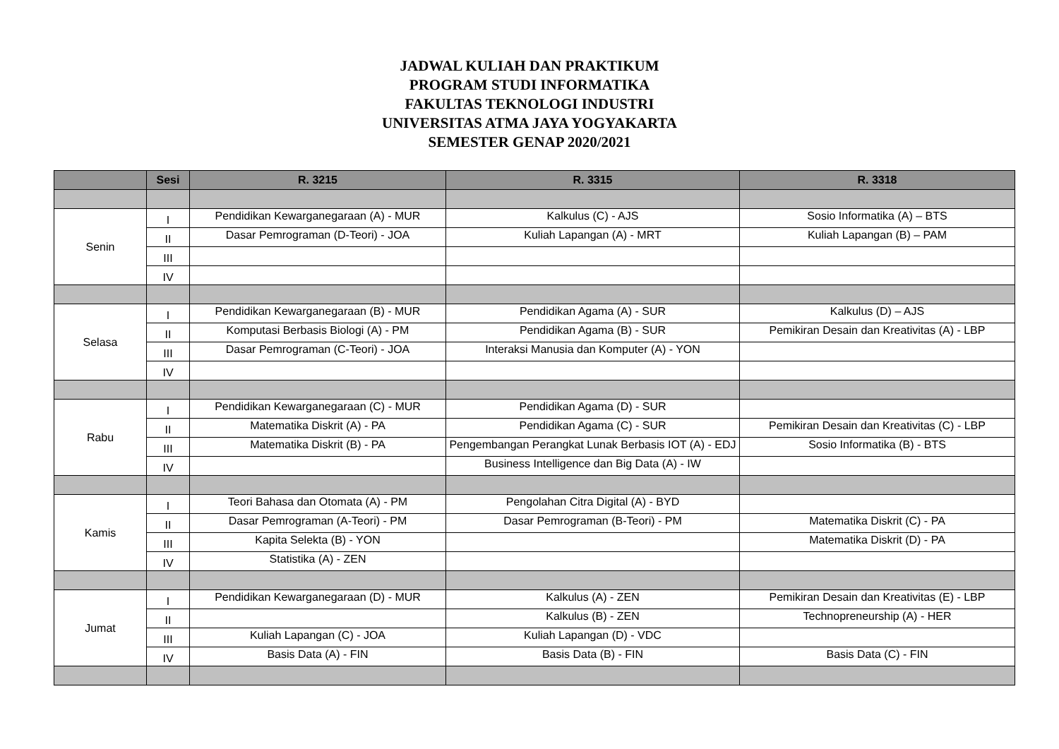JADWAL KULIAH DAN PRAKTIKUM
PROGRAM STUDI INFORMATIKA
FAKULTAS TEKNOLOGI INDUSTRI
UNIVERSITAS ATMA JAYA YOGYAKARTA
SEMESTER GENAP 2020/2021
| | Sesi | R. 3215 | R. 3315 | R. 3318 |
| --- | --- | --- | --- | --- |
| Senin | I | Pendidikan Kewarganegaraan (A) - MUR | Kalkulus (C) - AJS | Sosio Informatika (A) – BTS |
| | II | Dasar Pemrograman (D-Teori) - JOA | Kuliah Lapangan (A) - MRT | Kuliah Lapangan (B) – PAM |
| | III | | | |
| | IV | | | |
| Selasa | I | Pendidikan Kewarganegaraan (B) - MUR | Pendidikan Agama (A) - SUR | Kalkulus (D) – AJS |
| | II | Komputasi Berbasis Biologi (A) - PM | Pendidikan Agama (B) - SUR | Pemikiran Desain dan Kreativitas (A) - LBP |
| | III | Dasar Pemrograman (C-Teori) - JOA | Interaksi Manusia dan Komputer (A) - YON | |
| | IV | | | |
| Rabu | I | Pendidikan Kewarganegaraan (C) - MUR | Pendidikan Agama (D) - SUR | |
| | II | Matematika Diskrit (A) - PA | Pendidikan Agama (C) - SUR | Pemikiran Desain dan Kreativitas (C) - LBP |
| | III | Matematika Diskrit (B) - PA | Pengembangan Perangkat Lunak Berbasis IOT (A) - EDJ | Sosio Informatika (B) - BTS |
| | IV | | Business Intelligence dan Big Data (A) - IW | |
| Kamis | I | Teori Bahasa dan Otomata (A) - PM | Pengolahan Citra Digital (A) - BYD | |
| | II | Dasar Pemrograman (A-Teori) - PM | Dasar Pemrograman (B-Teori) - PM | Matematika Diskrit (C) - PA |
| | III | Kapita Selekta (B) - YON | | Matematika Diskrit (D) - PA |
| | IV | Statistika (A) - ZEN | | |
| Jumat | I | Pendidikan Kewarganegaraan (D) - MUR | Kalkulus (A) - ZEN | Pemikiran Desain dan Kreativitas (E) - LBP |
| | II | | Kalkulus (B) - ZEN | Technopreneurship (A) - HER |
| | III | Kuliah Lapangan (C) - JOA | Kuliah Lapangan (D) - VDC | |
| | IV | Basis Data (A) - FIN | Basis Data (B) - FIN | Basis Data (C) - FIN |